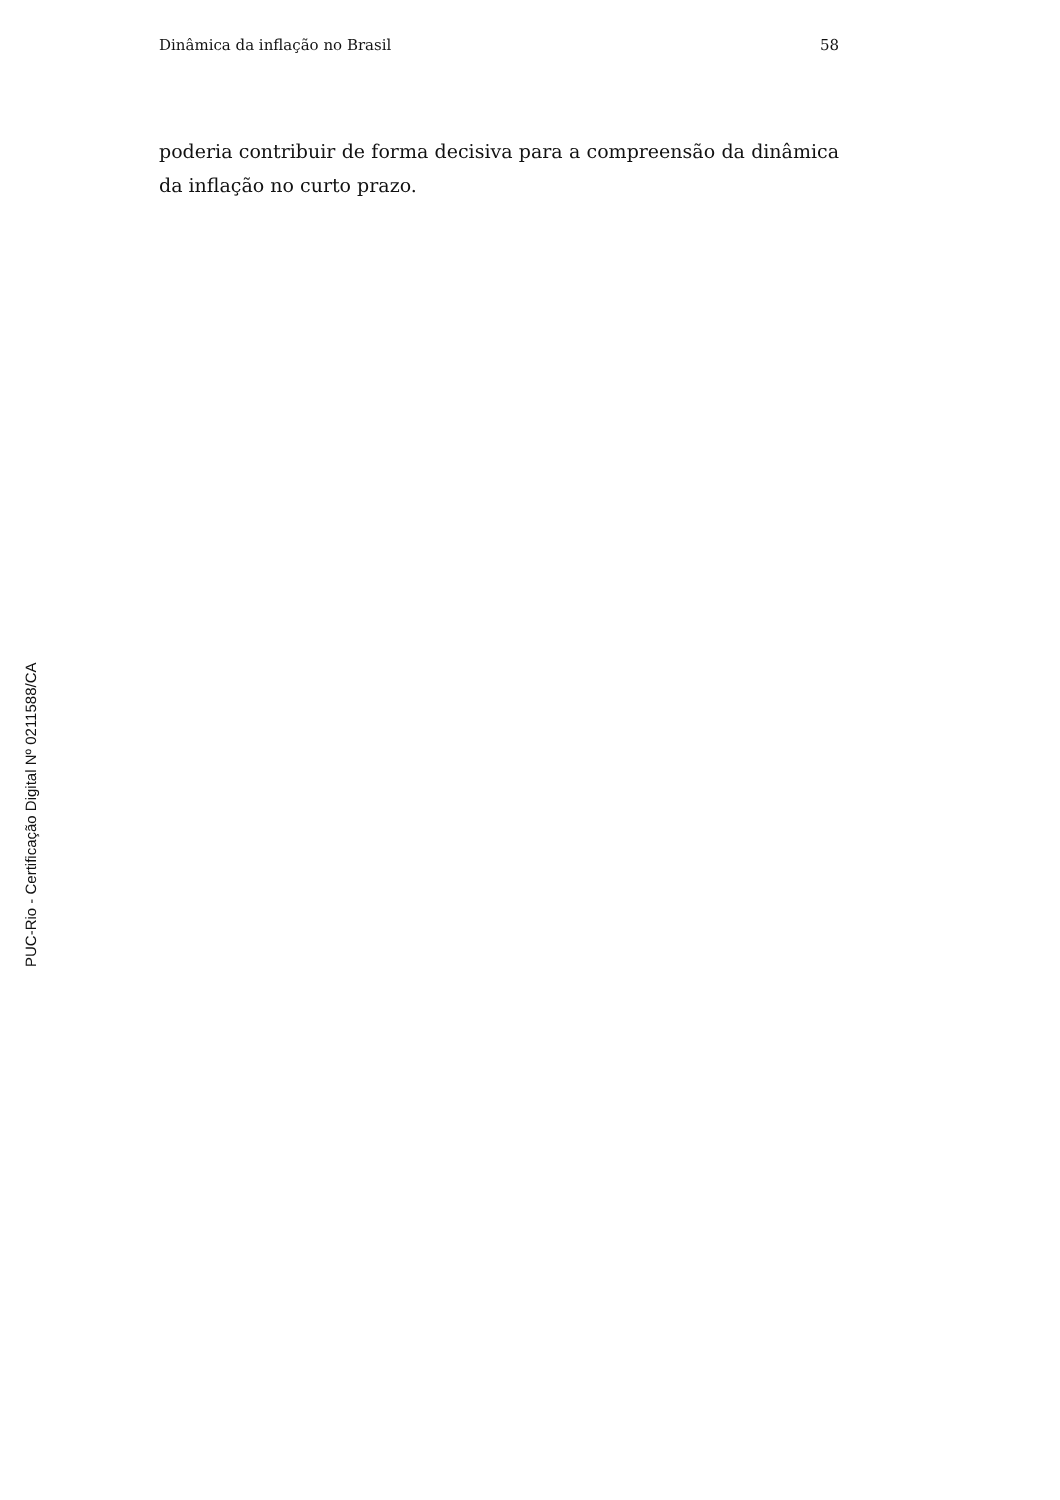Dinâmica da inflação no Brasil 58
poderia contribuir de forma decisiva para a compreensão da dinâmica da inflação no curto prazo.
PUC-Rio - Certificação Digital Nº 0211588/CA